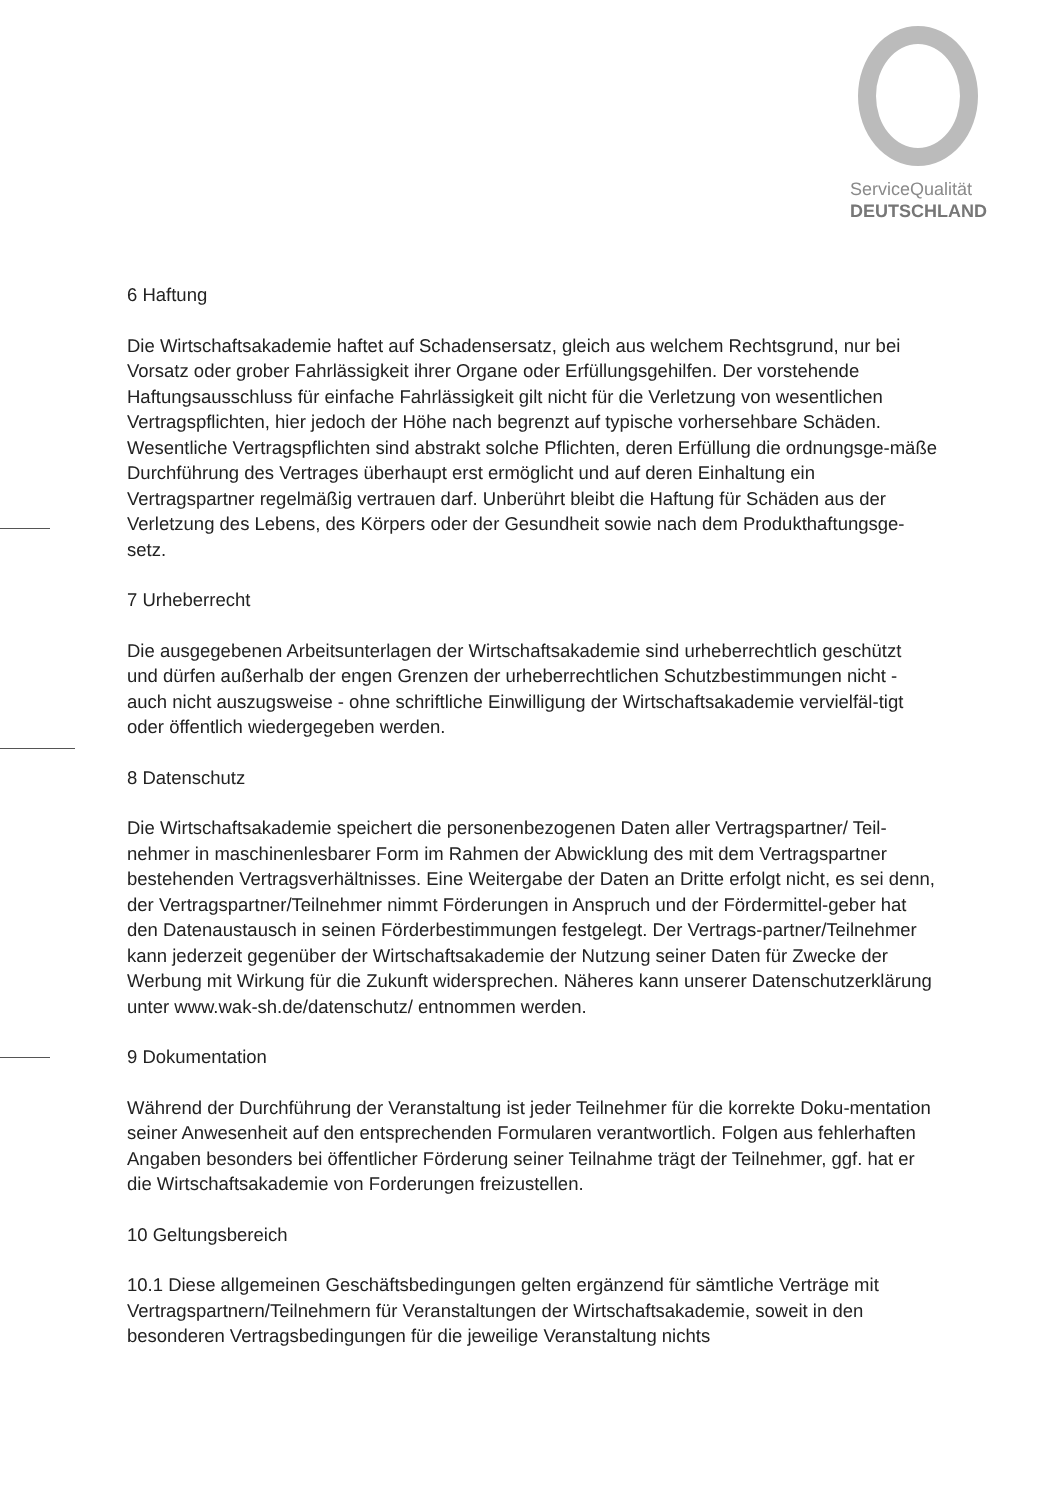ServiceQualität
DEUTSCHLAND
6 Haftung
Die Wirtschaftsakademie haftet auf Schadensersatz, gleich aus welchem Rechtsgrund, nur bei Vorsatz oder grober Fahrlässigkeit ihrer Organe oder Erfüllungsgehilfen. Der vorstehende Haftungsausschluss für einfache Fahrlässigkeit gilt nicht für die Verletzung von wesentlichen Vertragspflichten, hier jedoch der Höhe nach begrenzt auf typische vorhersehbare Schäden. Wesentliche Vertragspflichten sind abstrakt solche Pflichten, deren Erfüllung die ordnungsge-mäße Durchführung des Vertrages überhaupt erst ermöglicht und auf deren Einhaltung ein Vertragspartner regelmäßig vertrauen darf. Unberührt bleibt die Haftung für Schäden aus der Verletzung des Lebens, des Körpers oder der Gesundheit sowie nach dem Produkthaftungsge-setz.
7 Urheberrecht
Die ausgegebenen Arbeitsunterlagen der Wirtschaftsakademie sind urheberrechtlich geschützt und dürfen außerhalb der engen Grenzen der urheberrechtlichen Schutzbestimmungen nicht - auch nicht auszugsweise - ohne schriftliche Einwilligung der Wirtschaftsakademie vervielfäl-tigt oder öffentlich wiedergegeben werden.
8 Datenschutz
Die Wirtschaftsakademie speichert die personenbezogenen Daten aller Vertragspartner/ Teil-nehmer in maschinenlesbarer Form im Rahmen der Abwicklung des mit dem Vertragspartner bestehenden Vertragsverhältnisses. Eine Weitergabe der Daten an Dritte erfolgt nicht, es sei denn, der Vertragspartner/Teilnehmer nimmt Förderungen in Anspruch und der Fördermittel-geber hat den Datenaustausch in seinen Förderbestimmungen festgelegt. Der Vertrags-partner/Teilnehmer kann jederzeit gegenüber der Wirtschaftsakademie der Nutzung seiner Daten für Zwecke der Werbung mit Wirkung für die Zukunft widersprechen. Näheres kann unserer Datenschutzerklärung unter www.wak-sh.de/datenschutz/ entnommen werden.
9 Dokumentation
Während der Durchführung der Veranstaltung ist jeder Teilnehmer für die korrekte Doku-mentation seiner Anwesenheit auf den entsprechenden Formularen verantwortlich. Folgen aus fehlerhaften Angaben besonders bei öffentlicher Förderung seiner Teilnahme trägt der Teilnehmer, ggf. hat er die Wirtschaftsakademie von Forderungen freizustellen.
10 Geltungsbereich
10.1 Diese allgemeinen Geschäftsbedingungen gelten ergänzend für sämtliche Verträge mit Vertragspartnern/Teilnehmern für Veranstaltungen der Wirtschaftsakademie, soweit in den besonderen Vertragsbedingungen für die jeweilige Veranstaltung nichts